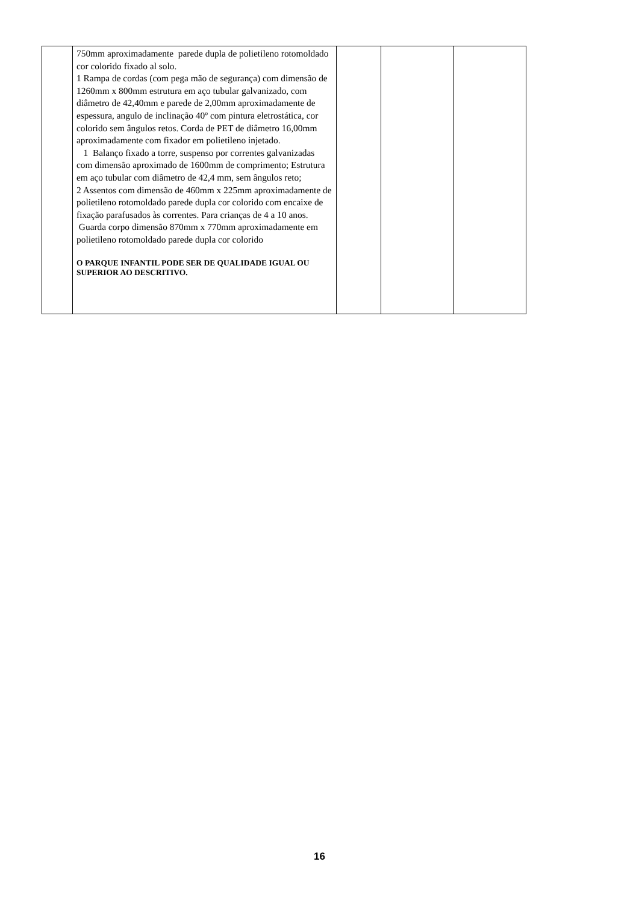| | 750mm aproximadamente parede dupla de polietileno rotomoldado cor colorido fixado al solo. 1 Rampa de cordas (com pega mão de segurança) com dimensão de 1260mm x 800mm estrutura em aço tubular galvanizado, com diâmetro de 42,40mm e parede de 2,00mm aproximadamente de espessura, angulo de inclinação 40º com pintura eletrostática, cor colorido sem ângulos retos. Corda de PET de diâmetro 16,00mm aproximadamente com fixador em polietileno injetado. 1 Balanço fixado a torre, suspenso por correntes galvanizadas com dimensão aproximado de 1600mm de comprimento; Estrutura em aço tubular com diâmetro de 42,4 mm, sem ângulos reto; 2 Assentos com dimensão de 460mm x 225mm aproximadamente de polietileno rotomoldado parede dupla cor colorido com encaixe de fixação parafusados às correntes. Para crianças de 4 a 10 anos. Guarda corpo dimensão 870mm x 770mm aproximadamente em polietileno rotomoldado parede dupla cor colorido O PARQUE INFANTIL PODE SER DE QUALIDADE IGUAL OU SUPERIOR AO DESCRITIVO. | | | |
16